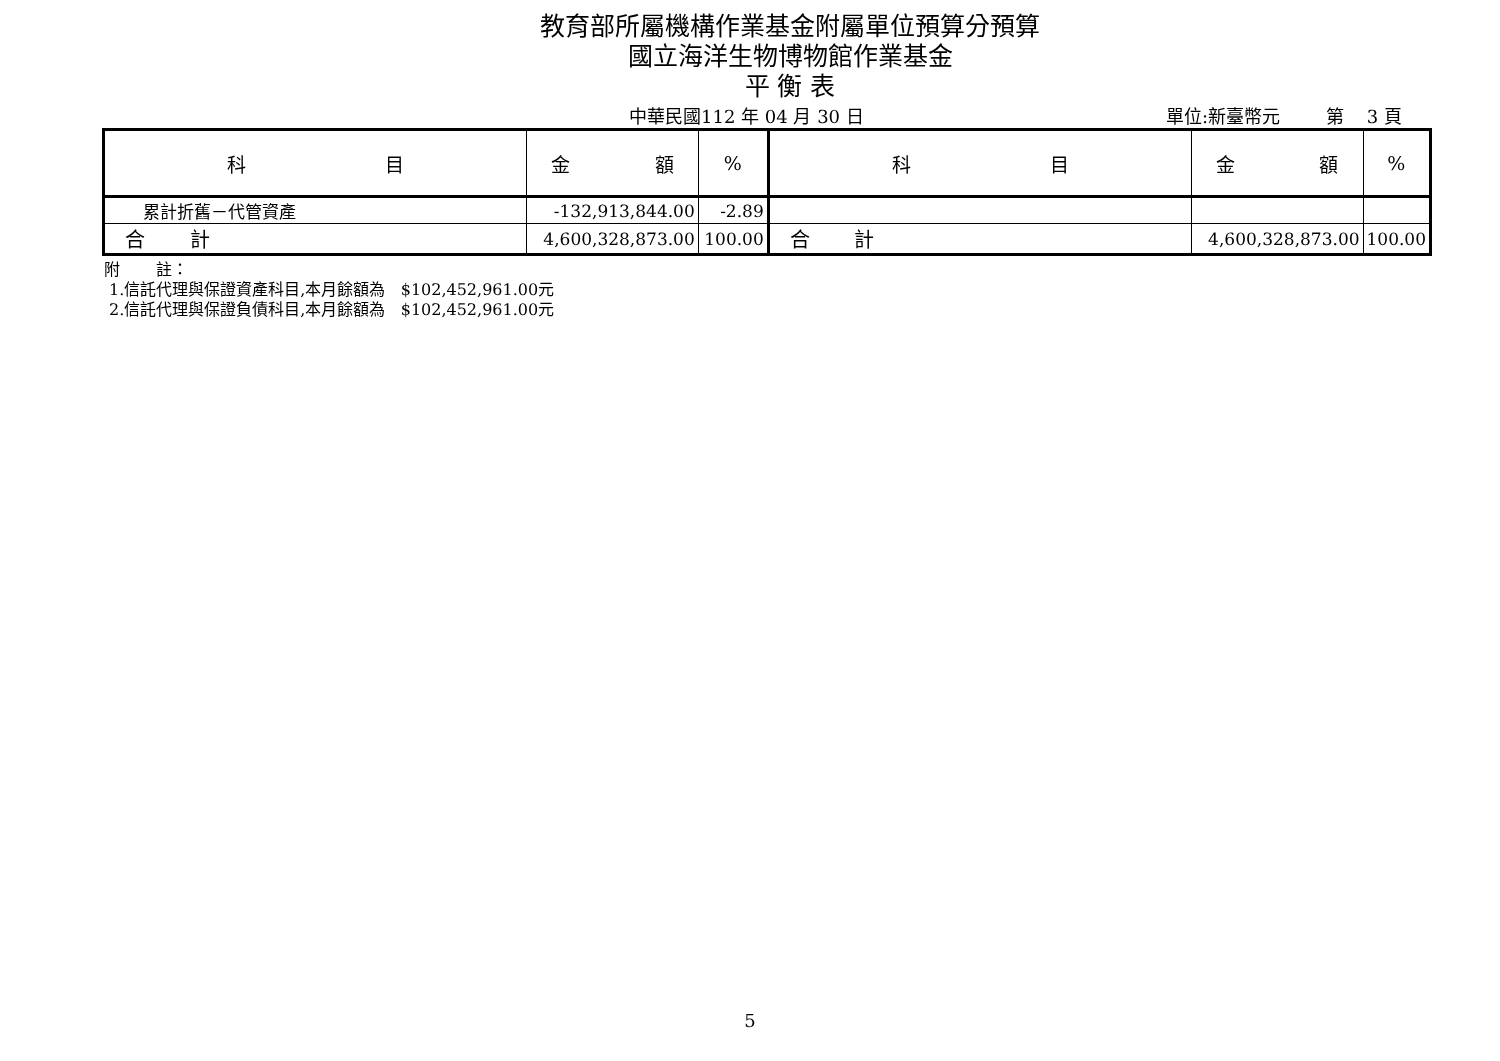教育部所屬機構作業基金附屬單位預算分預算
國立海洋生物博物館作業基金
平 衡 表
中華民國112 年 04 月 30 日 單位:新臺幣元 第 3 頁
| 科 目 | 金 額 | % | 科 目 | 金 額 | % |
| --- | --- | --- | --- | --- | --- |
| 累計折舊－代管資產 | -132,913,844.00 | -2.89 | | | |
| 合 計 | 4,600,328,873.00 | 100.00 | 合 計 | 4,600,328,873.00 | 100.00 |
附 註：
1.信託代理與保證資產科目,本月餘額為 $102,452,961.00元
2.信託代理與保證負債科目,本月餘額為 $102,452,961.00元
5